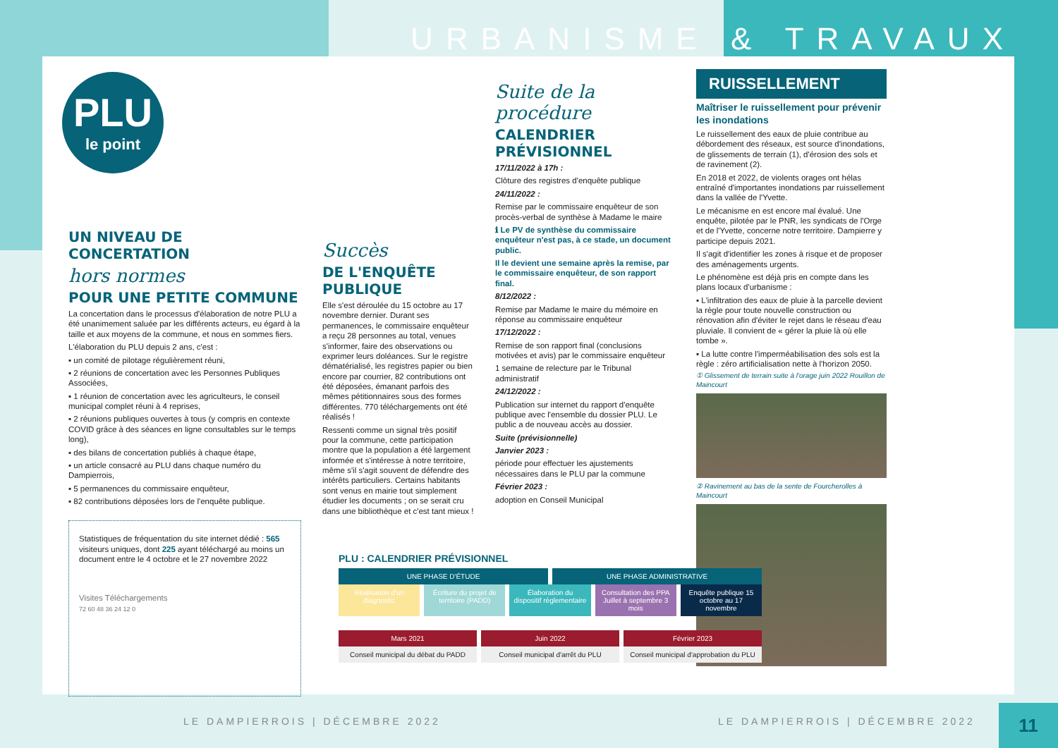URBANISME & TRAVAUX
PLU
le point
UN NIVEAU DE CONCERTATION
hors normes
POUR UNE PETITE COMMUNE
La concertation dans le processus d'élaboration de notre PLU a été unanimement saluée par les différents acteurs, eu égard à la taille et aux moyens de la commune, et nous en sommes fiers.
L'élaboration du PLU depuis 2 ans, c'est :
▪ un comité de pilotage régulièrement réuni,
▪ 2 réunions de concertation avec les Personnes Publiques Associées,
▪ 1 réunion de concertation avec les agriculteurs, le conseil municipal complet réuni à 4 reprises,
▪ 2 réunions publiques ouvertes à tous (y compris en contexte COVID grâce à des séances en ligne consultables sur le temps long),
▪ des bilans de concertation publiés à chaque étape,
▪ un article consacré au PLU dans chaque numéro du Dampierrois,
▪ 5 permanences du commissaire enquêteur,
▪ 82 contributions déposées lors de l'enquête publique.
Statistiques de fréquentation du site internet dédié : 565 visiteurs uniques, dont 225 ayant téléchargé au moins un document entre le 4 octobre et le 27 novembre 2022
Visites Téléchargements
72 60 48 36 24 12 0
Succès
DE L'ENQUÊTE PUBLIQUE
Elle s'est déroulée du 15 octobre au 17 novembre dernier. Durant ses permanences, le commissaire enquêteur a reçu 28 personnes au total, venues s'informer, faire des observations ou exprimer leurs doléances. Sur le registre dématérialisé, les registres papier ou bien encore par courrier, 82 contributions ont été déposées, émanant parfois des mêmes pétitionnaires sous des formes différentes. 770 téléchargements ont été réalisés !
Ressenti comme un signal très positif pour la commune, cette participation montre que la population a été largement informée et s'intéresse à notre territoire, même s'il s'agit souvent de défendre des intérêts particuliers. Certains habitants sont venus en mairie tout simplement étudier les documents ; on se serait cru dans une bibliothèque et c'est tant mieux !
Suite de la procédure
CALENDRIER PRÉVISIONNEL
17/11/2022 à 17h :
Clôture des registres d'enquête publique
24/11/2022 :
Remise par le commissaire enquêteur de son procès-verbal de synthèse à Madame le maire
ℹ Le PV de synthèse du commissaire enquêteur n'est pas, à ce stade, un document public.
Il le devient une semaine après la remise, par le commissaire enquêteur, de son rapport final.
8/12/2022 :
Remise par Madame le maire du mémoire en réponse au commissaire enquêteur
17/12/2022 :
Remise de son rapport final (conclusions motivées et avis) par le commissaire enquêteur
1 semaine de relecture par le Tribunal administratif
24/12/2022 :
Publication sur internet du rapport d'enquête publique avec l'ensemble du dossier PLU. Le public a de nouveau accès au dossier.
Suite (prévisionnelle)
Janvier 2023 :
période pour effectuer les ajustements nécessaires dans le PLU par la commune
Février 2023 :
adoption en Conseil Municipal
RUISSELLEMENT
Maîtriser le ruissellement pour prévenir les inondations
Le ruissellement des eaux de pluie contribue au débordement des réseaux, est source d'inondations, de glissements de terrain (1), d'érosion des sols et de ravinement (2).
En 2018 et 2022, de violents orages ont hélas entraîné d'importantes inondations par ruissellement dans la vallée de l'Yvette.
Le mécanisme en est encore mal évalué. Une enquête, pilotée par le PNR, les syndicats de l'Orge et de l'Yvette, concerne notre territoire. Dampierre y participe depuis 2021.
Il s'agit d'identifier les zones à risque et de proposer des aménagements urgents.
Le phénomène est déjà pris en compte dans les plans locaux d'urbanisme :
▪ L'infiltration des eaux de pluie à la parcelle devient la règle pour toute nouvelle construction ou rénovation afin d'éviter le rejet dans le réseau d'eau pluviale. Il convient de « gérer la pluie là où elle tombe ».
▪ La lutte contre l'imperméabilisation des sols est la règle : zéro artificialisation nette à l'horizon 2050.
① Glissement de terrain suite à l'orage juin 2022 Rouillon de Maincourt
② Ravinement au bas de la sente de Fourcherolles à Maincourt
PLU : CALENDRIER PRÉVISIONNEL
UNE PHASE D'ÉTUDE UNE PHASE ADMINISTRATIVE
Réalisation d'un diagnostic Écriture du projet de territoire (PADD)
Élaboration du dispositif réglementaire
Consultation des PPA Juillet à septembre 3 mois
Enquête publique 15 octobre au 17 novembre
Mars 2021 Juin 2022 Février 2023
Conseil municipal du débat du PADD
Conseil municipal d'arrêt du PLU
Conseil municipal d'approbation du PLU
LE DAMPIERROIS | DÉCEMBRE 2022 LE DAMPIERROIS | DÉCEMBRE 2022 11